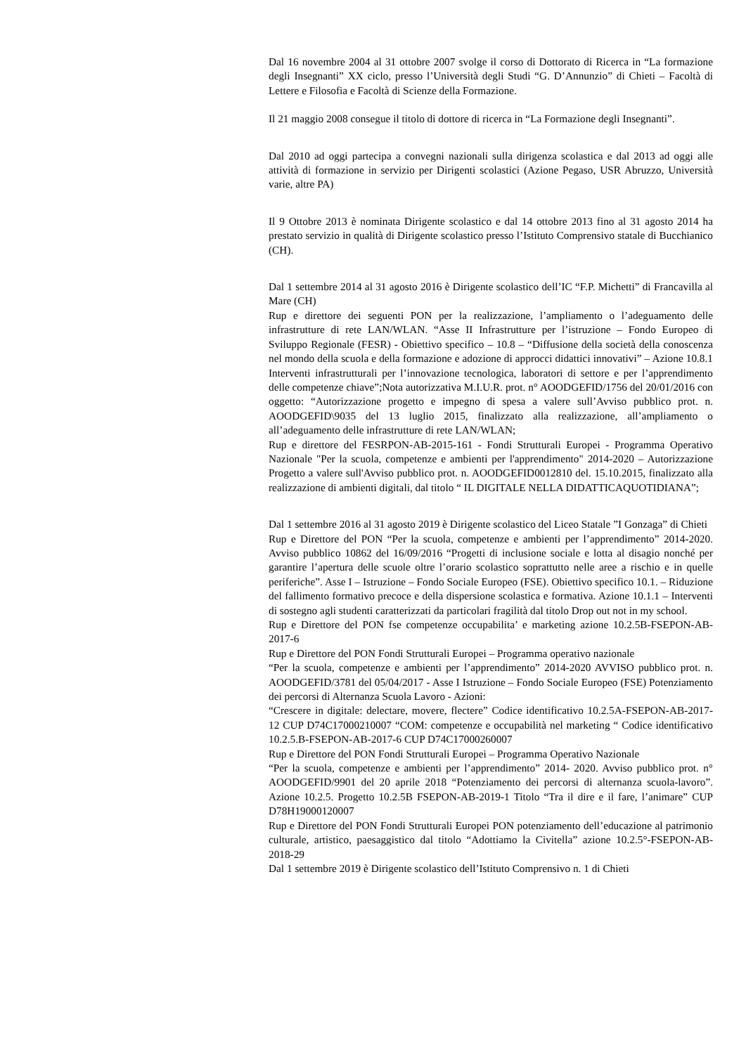Dal 16 novembre 2004 al 31 ottobre 2007 svolge il corso di Dottorato di Ricerca in “La formazione degli Insegnanti” XX ciclo, presso l’Università degli Studi “G. D’Annunzio” di Chieti – Facoltà di Lettere e Filosofia e Facoltà di Scienze della Formazione.
Il 21 maggio 2008 consegue il titolo di dottore di ricerca in “La Formazione degli Insegnanti”.
Dal 2010 ad oggi partecipa a convegni nazionali sulla dirigenza scolastica e dal 2013 ad oggi alle attività di formazione in servizio per Dirigenti scolastici (Azione Pegaso, USR Abruzzo, Università varie, altre PA)
Il 9 Ottobre 2013 è nominata Dirigente scolastico e dal 14 ottobre 2013 fino al 31 agosto 2014 ha prestato servizio in qualità di Dirigente scolastico presso l’Istituto Comprensivo statale di Bucchianico (CH).
Dal 1 settembre 2014 al 31 agosto 2016 è Dirigente scolastico dell’IC “F.P. Michetti” di Francavilla al Mare (CH)
Rup e direttore dei seguenti PON per la realizzazione, l’ampliamento o l’adeguamento delle infrastrutture di rete LAN/WLAN. “Asse II Infrastrutture per l’istruzione – Fondo Europeo di Sviluppo Regionale (FESR) - Obiettivo specifico – 10.8 – “Diffusione della società della conoscenza nel mondo della scuola e della formazione e adozione di approcci didattici innovativi” – Azione 10.8.1 Interventi infrastrutturali per l’innovazione tecnologica, laboratori di settore e per l’apprendimento delle competenze chiave”;Nota autorizzativa M.I.U.R. prot. n° AOODGEFID/1756 del 20/01/2016 con oggetto: “Autorizzazione progetto e impegno di spesa a valere sull’Avviso pubblico prot. n. AOODGEFID\9035 del 13 luglio 2015, finalizzato alla realizzazione, all’ampliamento o all’adeguamento delle infrastrutture di rete LAN/WLAN;
Rup e direttore del FESRPON-AB-2015-161 - Fondi Strutturali Europei - Programma Operativo Nazionale "Per la scuola, competenze e ambienti per l'apprendimento" 2014-2020 – Autorizzazione Progetto a valere sull'Avviso pubblico prot. n. AOODGEFID0012810 del. 15.10.2015, finalizzato alla realizzazione di ambienti digitali, dal titolo “ IL DIGITALE NELLA DIDATTICAQUOTIDIANA”;
Dal 1 settembre 2016 al 31 agosto 2019 è Dirigente scolastico del Liceo Statale ”I Gonzaga” di Chieti
Rup e Direttore del PON “Per la scuola, competenze e ambienti per l’apprendimento” 2014-2020. Avviso pubblico 10862 del 16/09/2016 “Progetti di inclusione sociale e lotta al disagio nonché per garantire l’apertura delle scuole oltre l’orario scolastico soprattutto nelle aree a rischio e in quelle periferiche”. Asse I – Istruzione – Fondo Sociale Europeo (FSE). Obiettivo specifico 10.1. – Riduzione del fallimento formativo precoce e della dispersione scolastica e formativa. Azione 10.1.1 – Interventi di sostegno agli studenti caratterizzati da particolari fragilità dal titolo Drop out not in my school.
Rup e Direttore del PON fse competenze occupabilita’ e marketing azione 10.2.5B-FSEPON-AB-2017-6
Rup e Direttore del PON Fondi Strutturali Europei – Programma operativo nazionale
“Per la scuola, competenze e ambienti per l’apprendimento” 2014-2020 AVVISO pubblico prot. n. AOODGEFID/3781 del 05/04/2017 - Asse I Istruzione – Fondo Sociale Europeo (FSE) Potenziamento dei percorsi di Alternanza Scuola Lavoro - Azioni:
“Crescere in digitale: delectare, movere, flectere” Codice identificativo 10.2.5A-FSEPON-AB-2017-12 CUP D74C17000210007 “COM: competenze e occupabilità nel marketing “ Codice identificativo 10.2.5.B-FSEPON-AB-2017-6 CUP D74C17000260007
Rup e Direttore del PON Fondi Strutturali Europei – Programma Operativo Nazionale
“Per la scuola, competenze e ambienti per l’apprendimento” 2014- 2020. Avviso pubblico prot. n° AOODGEFID/9901 del 20 aprile 2018 “Potenziamento dei percorsi di alternanza scuola-lavoro”. Azione 10.2.5. Progetto 10.2.5B FSEPON-AB-2019-1 Titolo “Tra il dire e il fare, l’animare” CUP D78H19000120007
Rup e Direttore del PON Fondi Strutturali Europei PON potenziamento dell’educazione al patrimonio culturale, artistico, paesaggistico dal titolo “Adottiamo la Civitella” azione 10.2.5°-FSEPON-AB-2018-29
Dal 1 settembre 2019 è Dirigente scolastico dell’Istituto Comprensivo n. 1 di Chieti